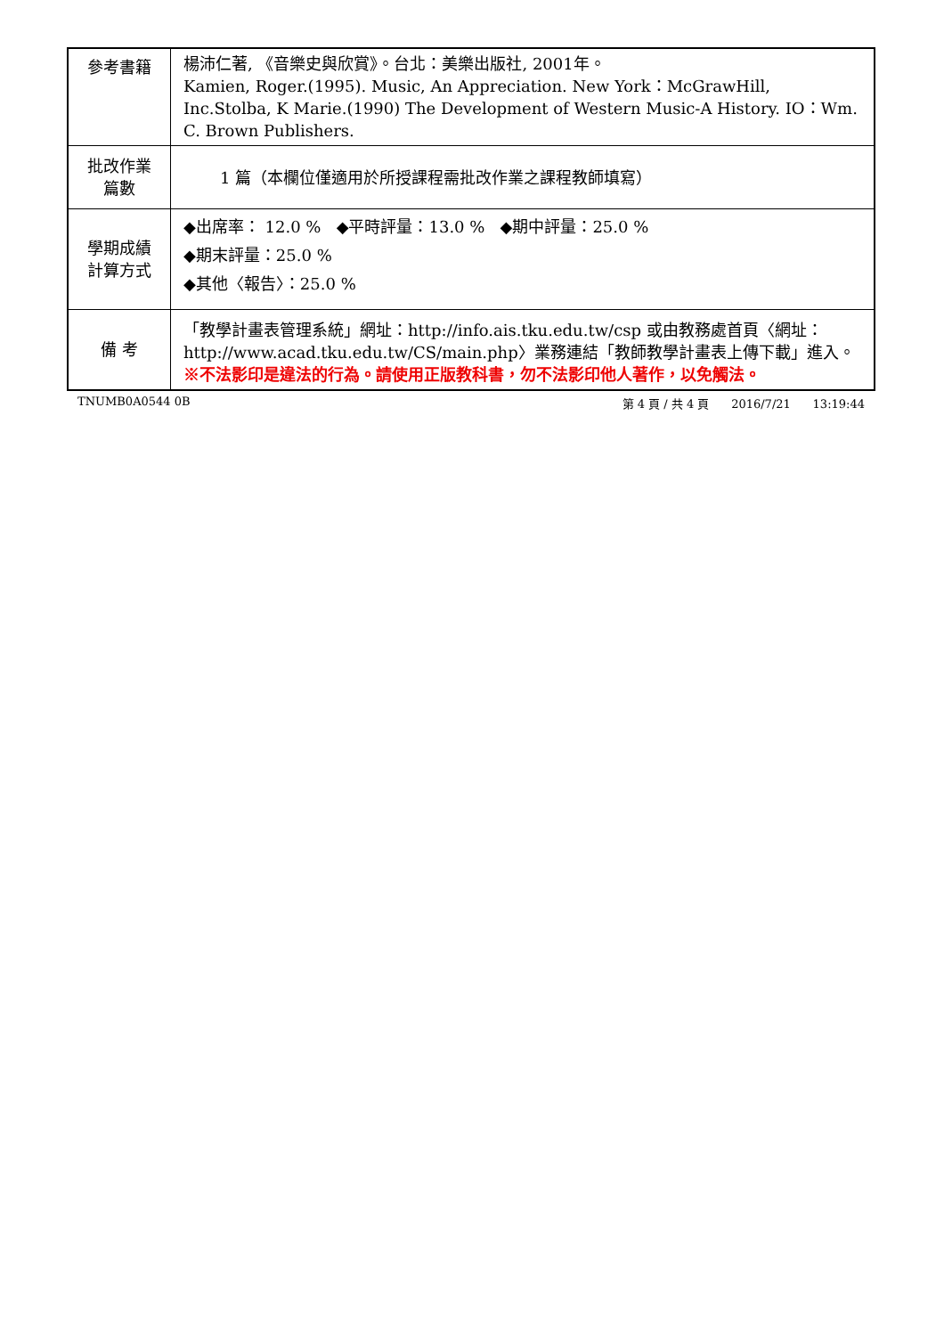| 參考書籍 | 楊沛仁著, 《音樂史與欣賞》。台北：美樂出版社, 2001年。 Kamien, Roger.(1995). Music, An Appreciation. New York：McGrawHill, Inc.Stolba, K Marie.(1990) The Development of Western Music-A History. IO：Wm. C. Brown Publishers. |
| 批改作業 篇數 | 1 篇（本欄位僅適用於所授課程需批改作業之課程教師填寫） |
| 學期成績 計算方式 | ◆出席率： 12.0 % ◆平時評量：13.0 % ◆期中評量：25.0 % ◆期末評量：25.0 % ◆其他〈報告〉：25.0 % |
| 備 考 | 「教學計畫表管理系統」網址： http://info.ais.tku.edu.tw/csp 或由教務處首頁〈網址： http://www.acad.tku.edu.tw/CS/main.php 〉業務連結「教師教學計畫表上傳下載」進入。 ※不法影印是違法的行為。請使用正版教科書，勿不法影印他人著作，以免觸法。 |
TNUMB0A0544 0B 第 4 頁 / 共 4 頁 2016/7/21 13:19:44